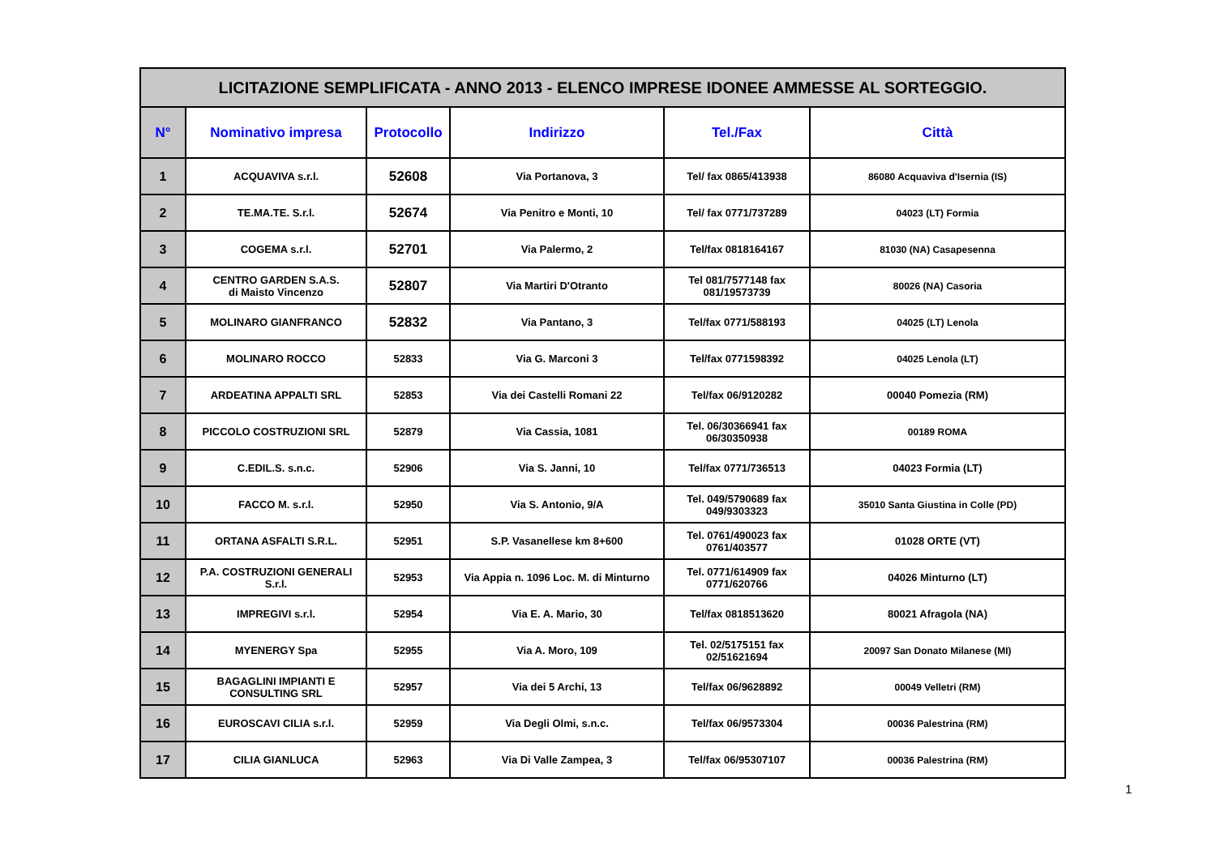| LICITAZIONE SEMPLIFICATA - ANNO 2013 - ELENCO IMPRESE IDONEE AMMESSE AL SORTEGGIO. | | | | | |
| N° | Nominativo impresa | Protocollo | Indirizzo | Tel./Fax | Città |
| 1 | ACQUAVIVA s.r.l. | 52608 | Via Portanova, 3 | Tel/ fax 0865/413938 | 86080 Acquaviva d'Isernia (IS) |
| 2 | TE.MA.TE. S.r.l. | 52674 | Via Penitro e Monti, 10 | Tel/ fax 0771/737289 | 04023 (LT) Formia |
| 3 | COGEMA s.r.l. | 52701 | Via Palermo, 2 | Tel/fax 0818164167 | 81030 (NA) Casapesenna |
| 4 | CENTRO GARDEN S.A.S. di Maisto Vincenzo | 52807 | Via Martiri D'Otranto | Tel 081/7577148 fax 081/19573739 | 80026 (NA) Casoria |
| 5 | MOLINARO GIANFRANCO | 52832 | Via Pantano, 3 | Tel/fax 0771/588193 | 04025 (LT) Lenola |
| 6 | MOLINARO ROCCO | 52833 | Via G. Marconi 3 | Tel/fax 0771598392 | 04025 Lenola (LT) |
| 7 | ARDEATINA APPALTI SRL | 52853 | Via dei Castelli Romani 22 | Tel/fax 06/9120282 | 00040 Pomezia (RM) |
| 8 | PICCOLO COSTRUZIONI SRL | 52879 | Via Cassia, 1081 | Tel. 06/30366941 fax 06/30350938 | 00189 ROMA |
| 9 | C.EDIL.S. s.n.c. | 52906 | Via S. Janni, 10 | Tel/fax 0771/736513 | 04023 Formia (LT) |
| 10 | FACCO M. s.r.l. | 52950 | Via S. Antonio, 9/A | Tel. 049/5790689 fax 049/9303323 | 35010 Santa Giustina in Colle (PD) |
| 11 | ORTANA ASFALTI S.R.L. | 52951 | S.P. Vasanellese km 8+600 | Tel. 0761/490023 fax 0761/403577 | 01028 ORTE (VT) |
| 12 | P.A. COSTRUZIONI GENERALI S.r.l. | 52953 | Via Appia n. 1096 Loc. M. di Minturno | Tel. 0771/614909 fax 0771/620766 | 04026 Minturno (LT) |
| 13 | IMPREGIVI s.r.l. | 52954 | Via E. A. Mario, 30 | Tel/fax 0818513620 | 80021 Afragola (NA) |
| 14 | MYENERGY Spa | 52955 | Via A. Moro, 109 | Tel. 02/5175151 fax 02/51621694 | 20097 San Donato Milanese (MI) |
| 15 | BAGAGLINI IMPIANTI E CONSULTING SRL | 52957 | Via dei 5 Archi, 13 | Tel/fax 06/9628892 | 00049 Velletri (RM) |
| 16 | EUROSCAVI CILIA s.r.l. | 52959 | Via Degli Olmi, s.n.c. | Tel/fax 06/9573304 | 00036 Palestrina (RM) |
| 17 | CILIA GIANLUCA | 52963 | Via Di Valle Zampea, 3 | Tel/fax 06/95307107 | 00036 Palestrina (RM) |
1